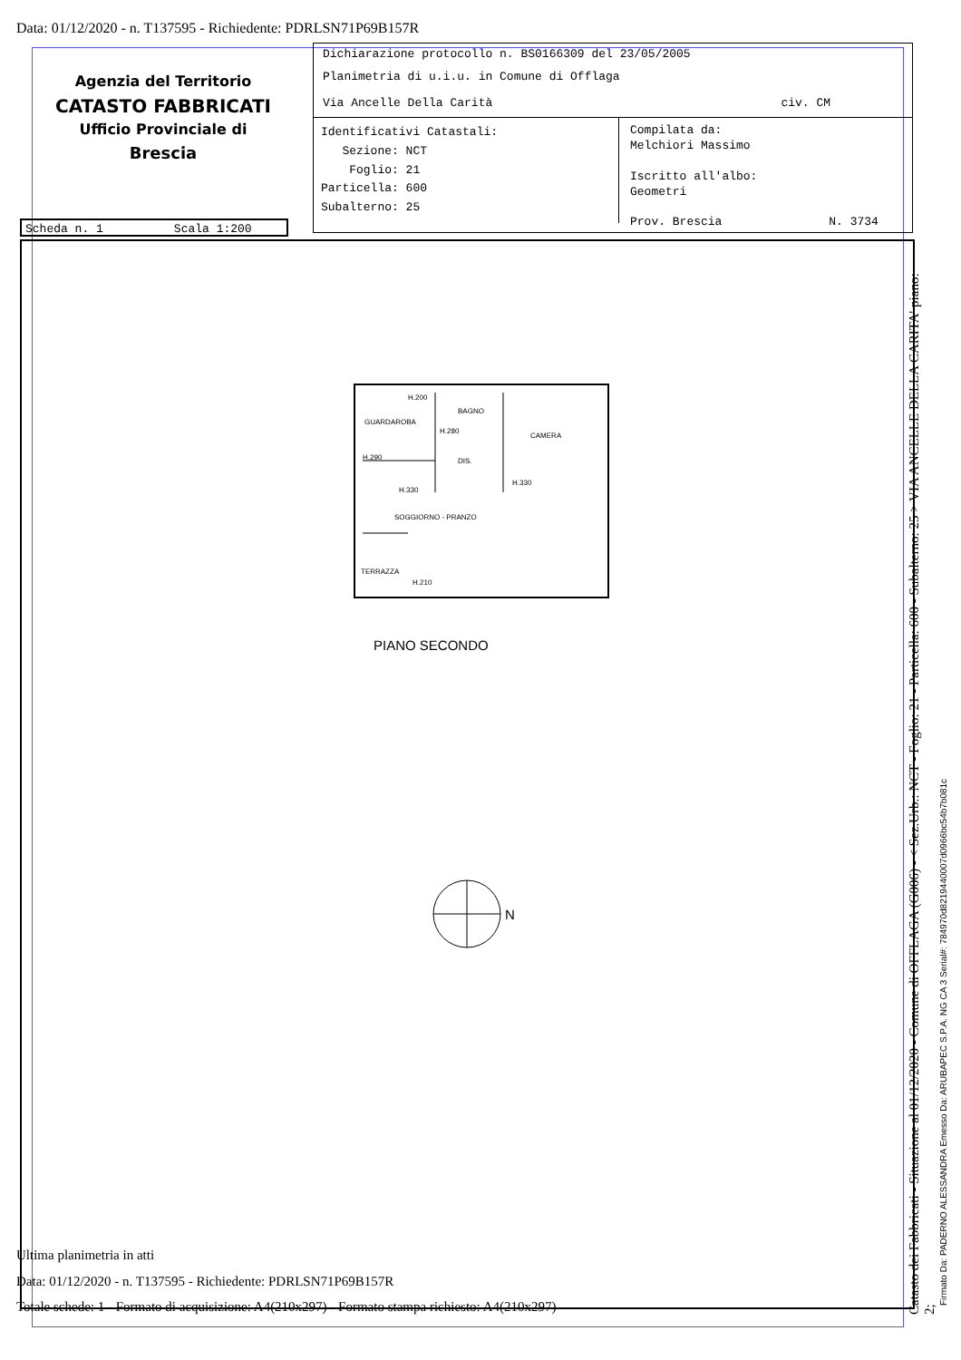Data: 01/12/2020 - n. T137595 - Richiedente: PDRLSN71P69B157R
Agenzia del Territorio
CATASTO FABBRICATI
Ufficio Provinciale di
Brescia
Dichiarazione protocollo n. BS0166309 del 23/05/2005
Planimetria di u.i.u. in Comune di Offlaga
Via Ancelle Della Carità civ. CM
Identificativi Catastali:
Sezione: NCT
Foglio: 21
Particella: 600
Subalterno: 25
Compilata da:
Melchiori Massimo
Iscritto all'albo:
Geometri
Prov. Brescia N. 3734
Scheda n. 1 Scala 1:200
H.200
GUARDAROBA
BAGNO
CAMERA
H.280
H.290
DIS.
H.330
H.330
SOGGIORNO - PRANZO
TERRAZZA
H.210
PIANO SECONDO
N
Catasto dei Fabbricati - Situazione al 01/12/2020 - Comune di OFFLAGA (G006) - < Sez.Urb.: NCT - Foglio: 21 - Particella: 600 - Subalterno: 25 > VIA ANCELLE DELLA CARITA' piano: 2;
Firmato Da: PADERNO ALESSANDRA Emesso Da: ARUBAPEC S.P.A. NG CA 3 Serial#: 784970d8219440007d0966bc54b7b081c
Ultima planimetria in atti
Data: 01/12/2020 - n. T137595 - Richiedente: PDRLSN71P69B157R
Totale schede: 1 - Formato di acquisizione: A4(210x297) - Formato stampa richiesto: A4(210x297)